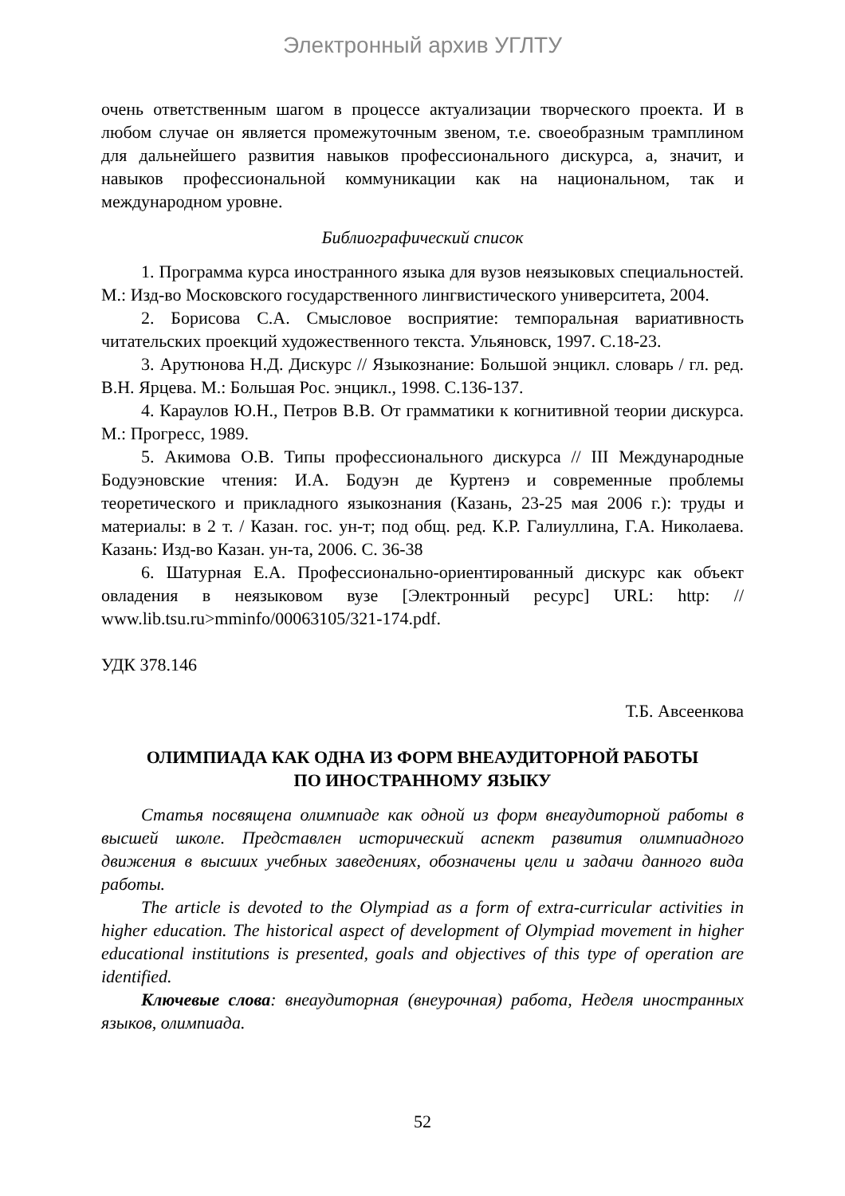Электронный архив УГЛТУ
очень ответственным шагом в процессе актуализации творческого проекта. И в любом случае он является промежуточным звеном, т.е. своеобразным трамплином для дальнейшего развития навыков профессионального дискурса, а, значит, и навыков профессиональной коммуникации как на национальном, так и международном уровне.
Библиографический список
1. Программа курса иностранного языка для вузов неязыковых специальностей. М.: Изд-во Московского государственного лингвистического университета, 2004.
2. Борисова С.А. Смысловое восприятие: темпоральная вариативность читательских проекций художественного текста. Ульяновск, 1997. С.18-23.
3. Арутюнова Н.Д. Дискурс // Языкознание: Большой энцикл. словарь / гл. ред. В.Н. Ярцева. М.: Большая Рос. энцикл., 1998. С.136-137.
4. Караулов Ю.Н., Петров В.В. От грамматики к когнитивной теории дискурса. М.: Прогресс, 1989.
5. Акимова О.В. Типы профессионального дискурса // III Международные Бодуэновские чтения: И.А. Бодуэн де Куртенэ и современные проблемы теоретического и прикладного языкознания (Казань, 23-25 мая 2006 г.): труды и материалы: в 2 т. / Казан. гос. ун-т; под общ. ред. К.Р. Галиуллина, Г.А. Николаева. Казань: Изд-во Казан. ун-та, 2006. С. 36-38
6. Шатурная Е.А. Профессионально-ориентированный дискурс как объект овладения в неязыковом вузе [Электронный ресурс] URL: http: // www.lib.tsu.ru>mminfo/00063105/321-174.pdf.
УДК 378.146
Т.Б. Авсеенкова
ОЛИМПИАДА КАК ОДНА ИЗ ФОРМ ВНЕАУДИТОРНОЙ РАБОТЫ
ПО ИНОСТРАННОМУ ЯЗЫКУ
Статья посвящена олимпиаде как одной из форм внеаудиторной работы в высшей школе. Представлен исторический аспект развития олимпиадного движения в высших учебных заведениях, обозначены цели и задачи данного вида работы.
The article is devoted to the Olympiad as a form of extra-curricular activities in higher education. The historical aspect of development of Olympiad movement in higher educational institutions is presented, goals and objectives of this type of operation are identified.
Ключевые слова: внеаудиторная (внеурочная) работа, Неделя иностранных языков, олимпиада.
52